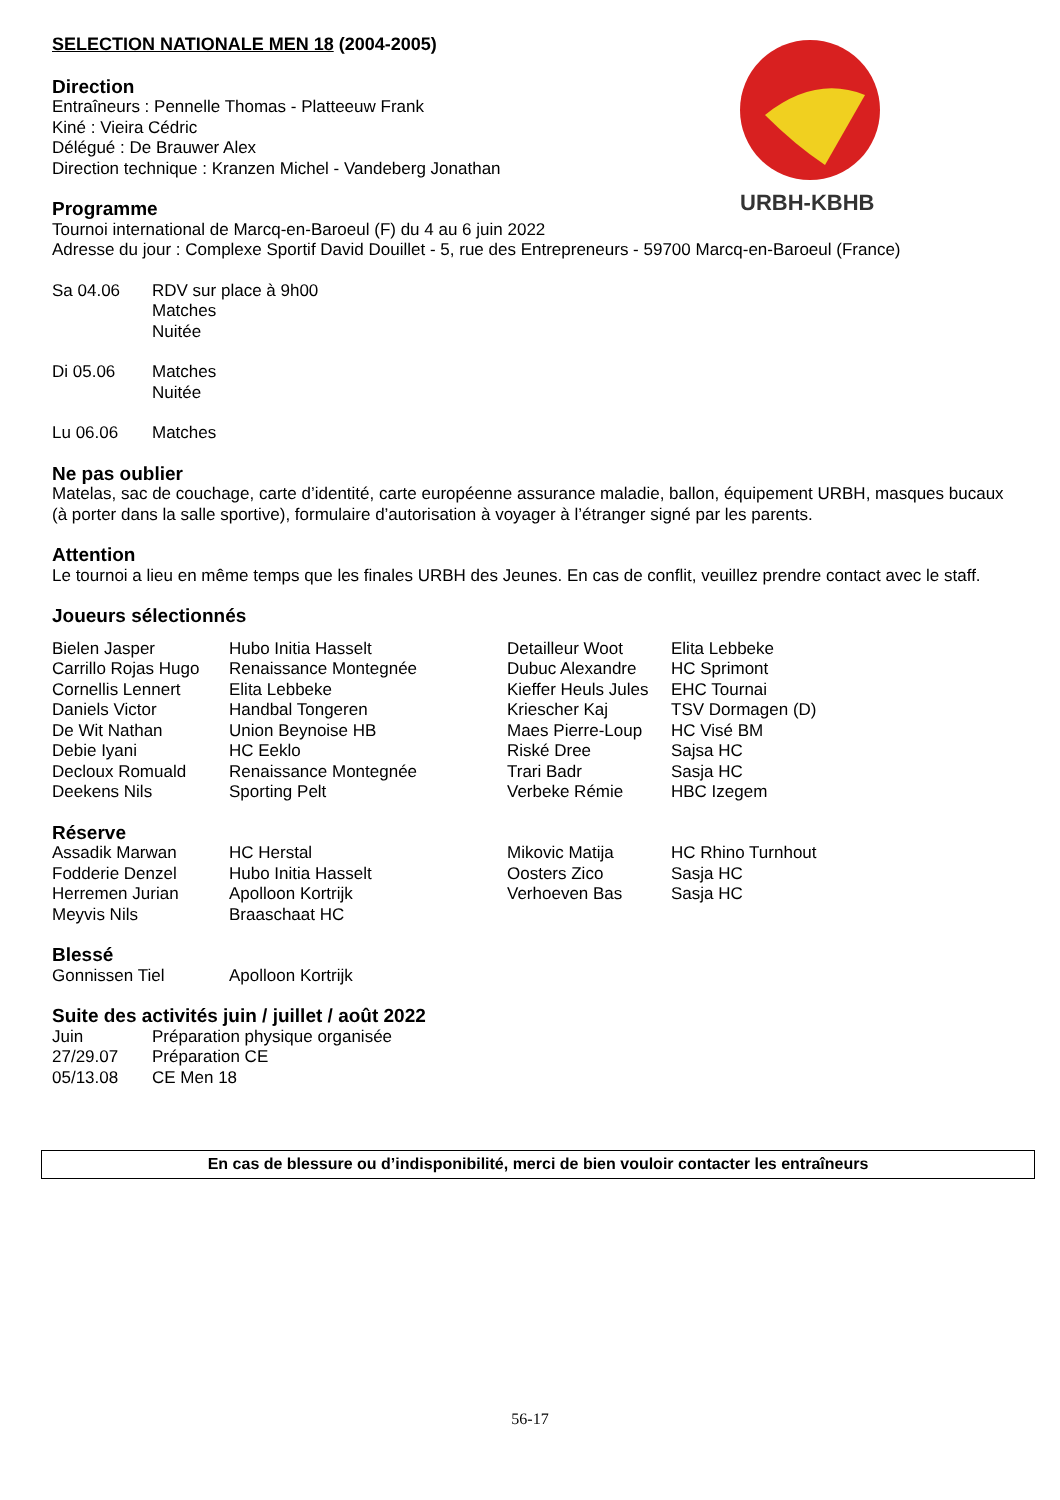URBH-KBHB
SELECTION NATIONALE MEN 18 (2004-2005)
Direction
Entraîneurs : Pennelle Thomas - Platteeuw Frank
Kiné : Vieira Cédric
Délégué : De Brauwer Alex
Direction technique : Kranzen Michel - Vandeberg Jonathan
Programme
Tournoi international de Marcq-en-Baroeul (F) du 4 au 6 juin 2022
Adresse du jour : Complexe Sportif David Douillet - 5, rue des Entrepreneurs - 59700 Marcq-en-Baroeul (France)
| Sa 04.06 | RDV sur place à 9h00 Matches Nuitée |
| Di 05.06 | Matches Nuitée |
| Lu 06.06 | Matches |
Ne pas oublier
Matelas, sac de couchage, carte d’identité, carte européenne assurance maladie, ballon, équipement URBH, masques bucaux (à porter dans la salle sportive), formulaire d’autorisation à voyager à l’étranger signé par les parents.
Attention
Le tournoi a lieu en même temps que les finales URBH des Jeunes. En cas de conflit, veuillez prendre contact avec le staff.
Joueurs sélectionnés
| Bielen Jasper | Hubo Initia Hasselt | Detailleur Woot | Elita Lebbeke |
| Carrillo Rojas Hugo | Renaissance Montegnée | Dubuc Alexandre | HC Sprimont |
| Cornellis Lennert | Elita Lebbeke | Kieffer Heuls Jules | EHC Tournai |
| Daniels Victor | Handbal Tongeren | Kriescher Kaj | TSV Dormagen (D) |
| De Wit Nathan | Union Beynoise HB | Maes Pierre-Loup | HC Visé BM |
| Debie Iyani | HC Eeklo | Riské Dree | Sajsa HC |
| Decloux Romuald | Renaissance Montegnée | Trari Badr | Sasja HC |
| Deekens Nils | Sporting Pelt | Verbeke Rémie | HBC Izegem |
Réserve
| Assadik Marwan | HC Herstal | Mikovic Matija | HC Rhino Turnhout |
| Fodderie Denzel | Hubo Initia Hasselt | Oosters Zico | Sasja HC |
| Herremen Jurian | Apolloon Kortrijk | Verhoeven Bas | Sasja HC |
| Meyvis Nils | Braaschaat HC | | |
Blessé
| Gonnissen Tiel | Apolloon Kortrijk |
Suite des activités juin / juillet / août 2022
| Juin | Préparation physique organisée |
| 27/29.07 | Préparation CE |
| 05/13.08 | CE Men 18 |
En cas de blessure ou d’indisponibilité, merci de bien vouloir contacter les entraîneurs
56-17